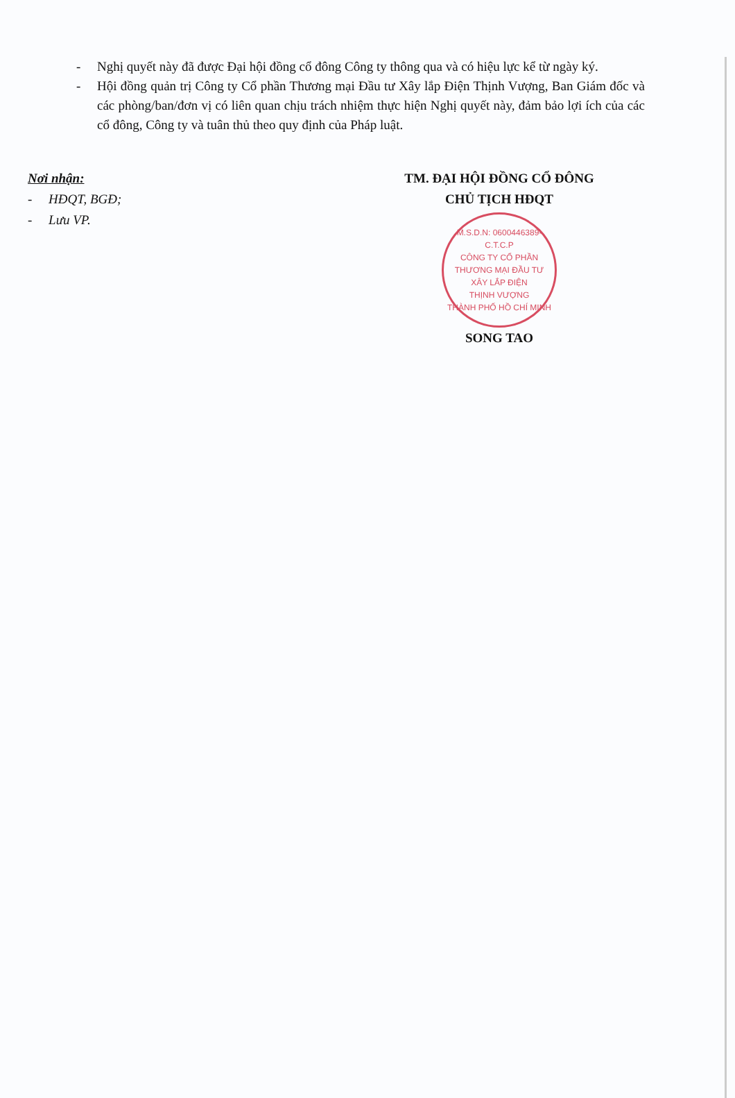- Nghị quyết này đã được Đại hội đồng cổ đông Công ty thông qua và có hiệu lực kể từ ngày ký.
- Hội đồng quản trị Công ty Cổ phần Thương mại Đầu tư Xây lắp Điện Thịnh Vượng, Ban Giám đốc và các phòng/ban/đơn vị có liên quan chịu trách nhiệm thực hiện Nghị quyết này, đảm bảo lợi ích của các cổ đông, Công ty và tuân thủ theo quy định của Pháp luật.
Nơi nhận:
- HĐQT, BGĐ;
- Lưu VP.
TM. ĐẠI HỘI ĐỒNG CỔ ĐÔNG
CHỦ TỊCH HĐQT
M.S.D.N: 0600446389-C.T.C.P
CÔNG TY CỔ PHẦN
THƯƠNG MẠI ĐẦU TƯ
XÂY LẮP ĐIỆN
THỊNH VƯỢNG
THÀNH PHỐ HỒ CHÍ MINH
SONG TAO